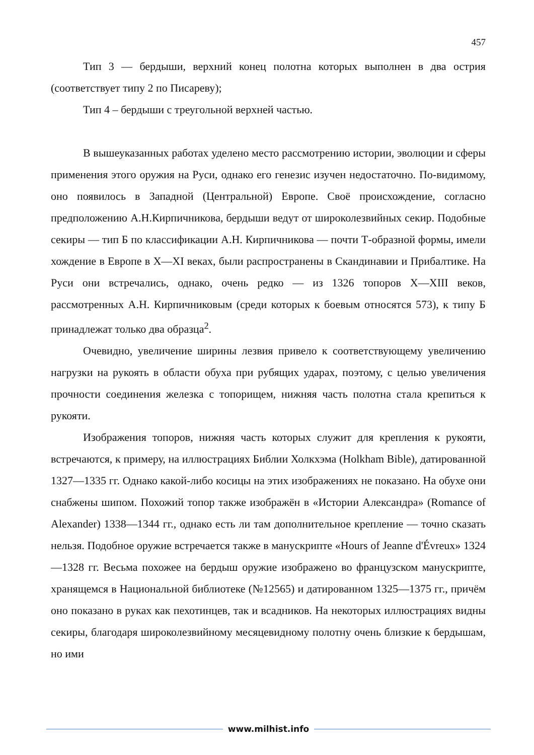457
Тип 3 — бердыши, верхний конец полотна которых выполнен в два острия (соответствует типу 2 по Писареву);
Тип 4 – бердыши с треугольной верхней частью.
В вышеуказанных работах уделено место рассмотрению истории, эволюции и сферы применения этого оружия на Руси, однако его генезис изучен недостаточно. По-видимому, оно появилось в Западной (Центральной) Европе. Своё происхождение, согласно предположению А.Н.Кирпичникова, бердыши ведут от широколезвийных секир. Подобные секиры — тип Б по классификации А.Н. Кирпичникова — почти Т-образной формы, имели хождение в Европе в X—XI веках, были распространены в Скандинавии и Прибалтике. На Руси они встречались, однако, очень редко — из 1326 топоров X—XIII веков, рассмотренных А.Н. Кирпичниковым (среди которых к боевым относятся 573), к типу Б принадлежат только два образца<sup>2</sup>.
Очевидно, увеличение ширины лезвия привело к соответствующему увеличению нагрузки на рукоять в области обуха при рубящих ударах, поэтому, с целью увеличения прочности соединения железка с топорищем, нижняя часть полотна стала крепиться к рукояти.
Изображения топоров, нижняя часть которых служит для крепления к рукояти, встречаются, к примеру, на иллюстрациях Библии Холкхэма (Holkham Bible), датированной 1327—1335 гг. Однако какой-либо косицы на этих изображениях не показано. На обухе они снабжены шипом. Похожий топор также изображён в «Истории Александра» (Romance of Alexander) 1338—1344 гг., однако есть ли там дополнительное крепление — точно сказать нельзя. Подобное оружие встречается также в манускрипте «Hours of Jeanne d'Évreux» 1324—1328 гг. Весьма похожее на бердыш оружие изображено во французском манускрипте, хранящемся в Национальной библиотеке (№12565) и датированном 1325—1375 гг., причём оно показано в руках как пехотинцев, так и всадников. На некоторых иллюстрациях видны секиры, благодаря широколезвийному месяцевидному полотну очень близкие к бердышам, но ими
www.milhist.info